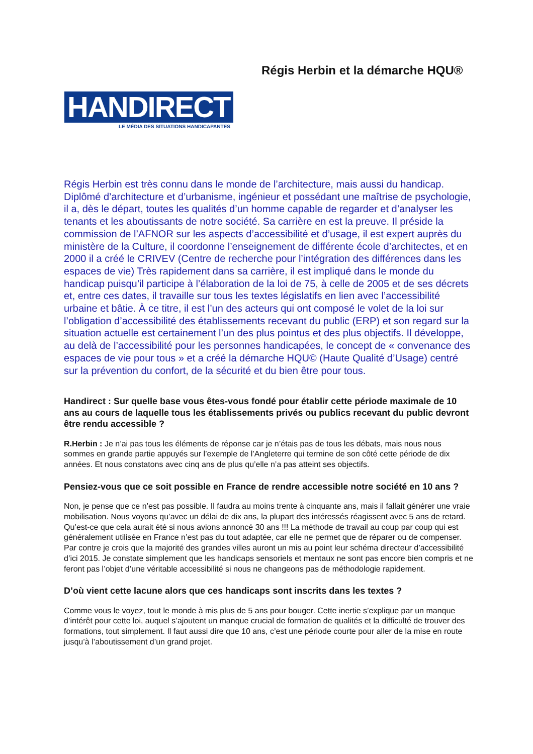Régis Herbin et la démarche HQU®
HANDIRECT
LE MÉDIA DES SITUATIONS HANDICAPANTES
Régis Herbin est très connu dans le monde de l’architecture, mais aussi du handicap. Diplômé d’architecture et d’urbanisme, ingénieur et possédant une maîtrise de psychologie, il a, dès le départ, toutes les qualités d’un homme capable de regarder et d’analyser les tenants et les aboutissants de notre société. Sa carrière en est la preuve. Il préside la commission de l’AFNOR sur les aspects d’accessibilité et d’usage, il est expert auprès du ministère de la Culture, il coordonne l’enseignement de différente école d’architectes, et en 2000 il a créé le CRIVEV (Centre de recherche pour l’intégration des différences dans les espaces de vie) Très rapidement dans sa carrière, il est impliqué dans le monde du handicap puisqu’il participe à l’élaboration de la loi de 75, à celle de 2005 et de ses décrets et, entre ces dates, il travaille sur tous les textes législatifs en lien avec l’accessibilité urbaine et bâtie. À ce titre, il est l’un des acteurs qui ont composé le volet de la loi sur l’obligation d’accessibilité des établissements recevant du public (ERP) et son regard sur la situation actuelle est certainement l’un des plus pointus et des plus objectifs. Il développe, au delà de l’accessibilité pour les personnes handicapées, le concept de « convenance des espaces de vie pour tous » et a créé la démarche HQU© (Haute Qualité d’Usage) centré sur la prévention du confort, de la sécurité et du bien être pour tous.
Handirect : Sur quelle base vous êtes-vous fondé pour établir cette période maximale de 10 ans au cours de laquelle tous les établissements privés ou publics recevant du public devront être rendu accessible ?
R.Herbin : Je n’ai pas tous les éléments de réponse car je n’étais pas de tous les débats, mais nous nous sommes en grande partie appuyés sur l’exemple de l’Angleterre qui termine de son côté cette période de dix années. Et nous constatons avec cinq ans de plus qu’elle n’a pas atteint ses objectifs.
Pensiez-vous que ce soit possible en France de rendre accessible notre société en 10 ans ?
Non, je pense que ce n’est pas possible. Il faudra au moins trente à cinquante ans, mais il fallait générer une vraie mobilisation. Nous voyons qu’avec un délai de dix ans, la plupart des intéressés réagissent avec 5 ans de retard. Qu’est-ce que cela aurait été si nous avions annoncé 30 ans !!! La méthode de travail au coup par coup qui est généralement utilisée en France n’est pas du tout adaptée, car elle ne permet que de réparer ou de compenser. Par contre je crois que la majorité des grandes villes auront un mis au point leur schéma directeur d’accessibilité d’ici 2015. Je constate simplement que les handicaps sensoriels et mentaux ne sont pas encore bien compris et ne feront pas l’objet d’une véritable accessibilité si nous ne changeons pas de méthodologie rapidement.
D’où vient cette lacune alors que ces handicaps sont inscrits dans les textes ?
Comme vous le voyez, tout le monde à mis plus de 5 ans pour bouger. Cette inertie s’explique par un manque d’intérêt pour cette loi, auquel s’ajoutent un manque crucial de formation de qualités et la difficulté de trouver des formations, tout simplement. Il faut aussi dire que 10 ans, c’est une période courte pour aller de la mise en route jusqu’à l’aboutissement d’un grand projet.